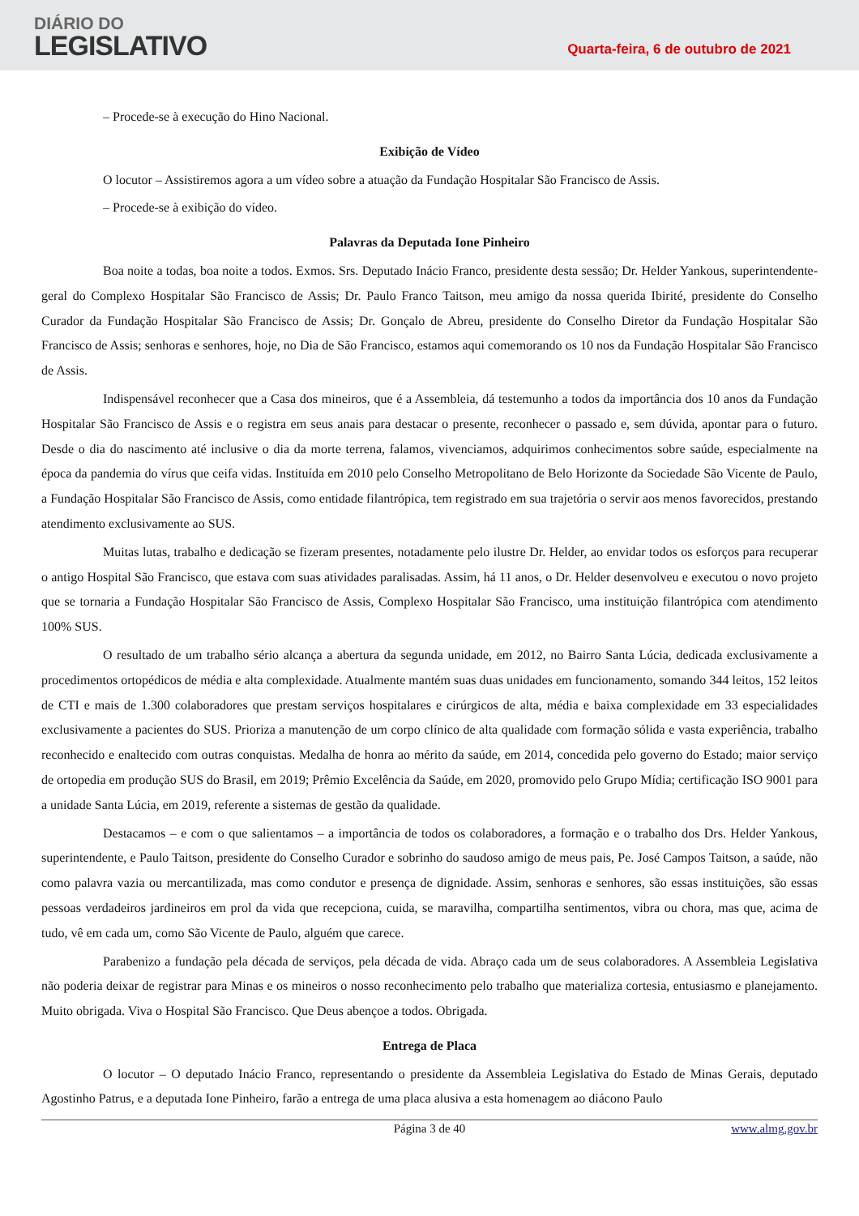DIÁRIO DO
LEGISLATIVO
Quarta-feira, 6 de outubro de 2021
– Procede-se à execução do Hino Nacional.
Exibição de Vídeo
O locutor – Assistiremos agora a um vídeo sobre a atuação da Fundação Hospitalar São Francisco de Assis.
– Procede-se à exibição do vídeo.
Palavras da Deputada Ione Pinheiro
Boa noite a todas, boa noite a todos. Exmos. Srs. Deputado Inácio Franco, presidente desta sessão; Dr. Helder Yankous, superintendente-geral do Complexo Hospitalar São Francisco de Assis; Dr. Paulo Franco Taitson, meu amigo da nossa querida Ibirité, presidente do Conselho Curador da Fundação Hospitalar São Francisco de Assis; Dr. Gonçalo de Abreu, presidente do Conselho Diretor da Fundação Hospitalar São Francisco de Assis; senhoras e senhores, hoje, no Dia de São Francisco, estamos aqui comemorando os 10 nos da Fundação Hospitalar São Francisco de Assis.
Indispensável reconhecer que a Casa dos mineiros, que é a Assembleia, dá testemunho a todos da importância dos 10 anos da Fundação Hospitalar São Francisco de Assis e o registra em seus anais para destacar o presente, reconhecer o passado e, sem dúvida, apontar para o futuro. Desde o dia do nascimento até inclusive o dia da morte terrena, falamos, vivenciamos, adquirimos conhecimentos sobre saúde, especialmente na época da pandemia do vírus que ceifa vidas. Instituída em 2010 pelo Conselho Metropolitano de Belo Horizonte da Sociedade São Vicente de Paulo, a Fundação Hospitalar São Francisco de Assis, como entidade filantrópica, tem registrado em sua trajetória o servir aos menos favorecidos, prestando atendimento exclusivamente ao SUS.
Muitas lutas, trabalho e dedicação se fizeram presentes, notadamente pelo ilustre Dr. Helder, ao envidar todos os esforços para recuperar o antigo Hospital São Francisco, que estava com suas atividades paralisadas. Assim, há 11 anos, o Dr. Helder desenvolveu e executou o novo projeto que se tornaria a Fundação Hospitalar São Francisco de Assis, Complexo Hospitalar São Francisco, uma instituição filantrópica com atendimento 100% SUS.
O resultado de um trabalho sério alcança a abertura da segunda unidade, em 2012, no Bairro Santa Lúcia, dedicada exclusivamente a procedimentos ortopédicos de média e alta complexidade. Atualmente mantém suas duas unidades em funcionamento, somando 344 leitos, 152 leitos de CTI e mais de 1.300 colaboradores que prestam serviços hospitalares e cirúrgicos de alta, média e baixa complexidade em 33 especialidades exclusivamente a pacientes do SUS. Prioriza a manutenção de um corpo clínico de alta qualidade com formação sólida e vasta experiência, trabalho reconhecido e enaltecido com outras conquistas. Medalha de honra ao mérito da saúde, em 2014, concedida pelo governo do Estado; maior serviço de ortopedia em produção SUS do Brasil, em 2019; Prêmio Excelência da Saúde, em 2020, promovido pelo Grupo Mídia; certificação ISO 9001 para a unidade Santa Lúcia, em 2019, referente a sistemas de gestão da qualidade.
Destacamos – e com o que salientamos – a importância de todos os colaboradores, a formação e o trabalho dos Drs. Helder Yankous, superintendente, e Paulo Taitson, presidente do Conselho Curador e sobrinho do saudoso amigo de meus pais, Pe. José Campos Taitson, a saúde, não como palavra vazia ou mercantilizada, mas como condutor e presença de dignidade. Assim, senhoras e senhores, são essas instituições, são essas pessoas verdadeiros jardineiros em prol da vida que recepciona, cuida, se maravilha, compartilha sentimentos, vibra ou chora, mas que, acima de tudo, vê em cada um, como São Vicente de Paulo, alguém que carece.
Parabenizo a fundação pela década de serviços, pela década de vida. Abraço cada um de seus colaboradores. A Assembleia Legislativa não poderia deixar de registrar para Minas e os mineiros o nosso reconhecimento pelo trabalho que materializa cortesia, entusiasmo e planejamento. Muito obrigada. Viva o Hospital São Francisco. Que Deus abençoe a todos. Obrigada.
Entrega de Placa
O locutor – O deputado Inácio Franco, representando o presidente da Assembleia Legislativa do Estado de Minas Gerais, deputado Agostinho Patrus, e a deputada Ione Pinheiro, farão a entrega de uma placa alusiva a esta homenagem ao diácono Paulo
Página 3 de 40 www.almg.gov.br